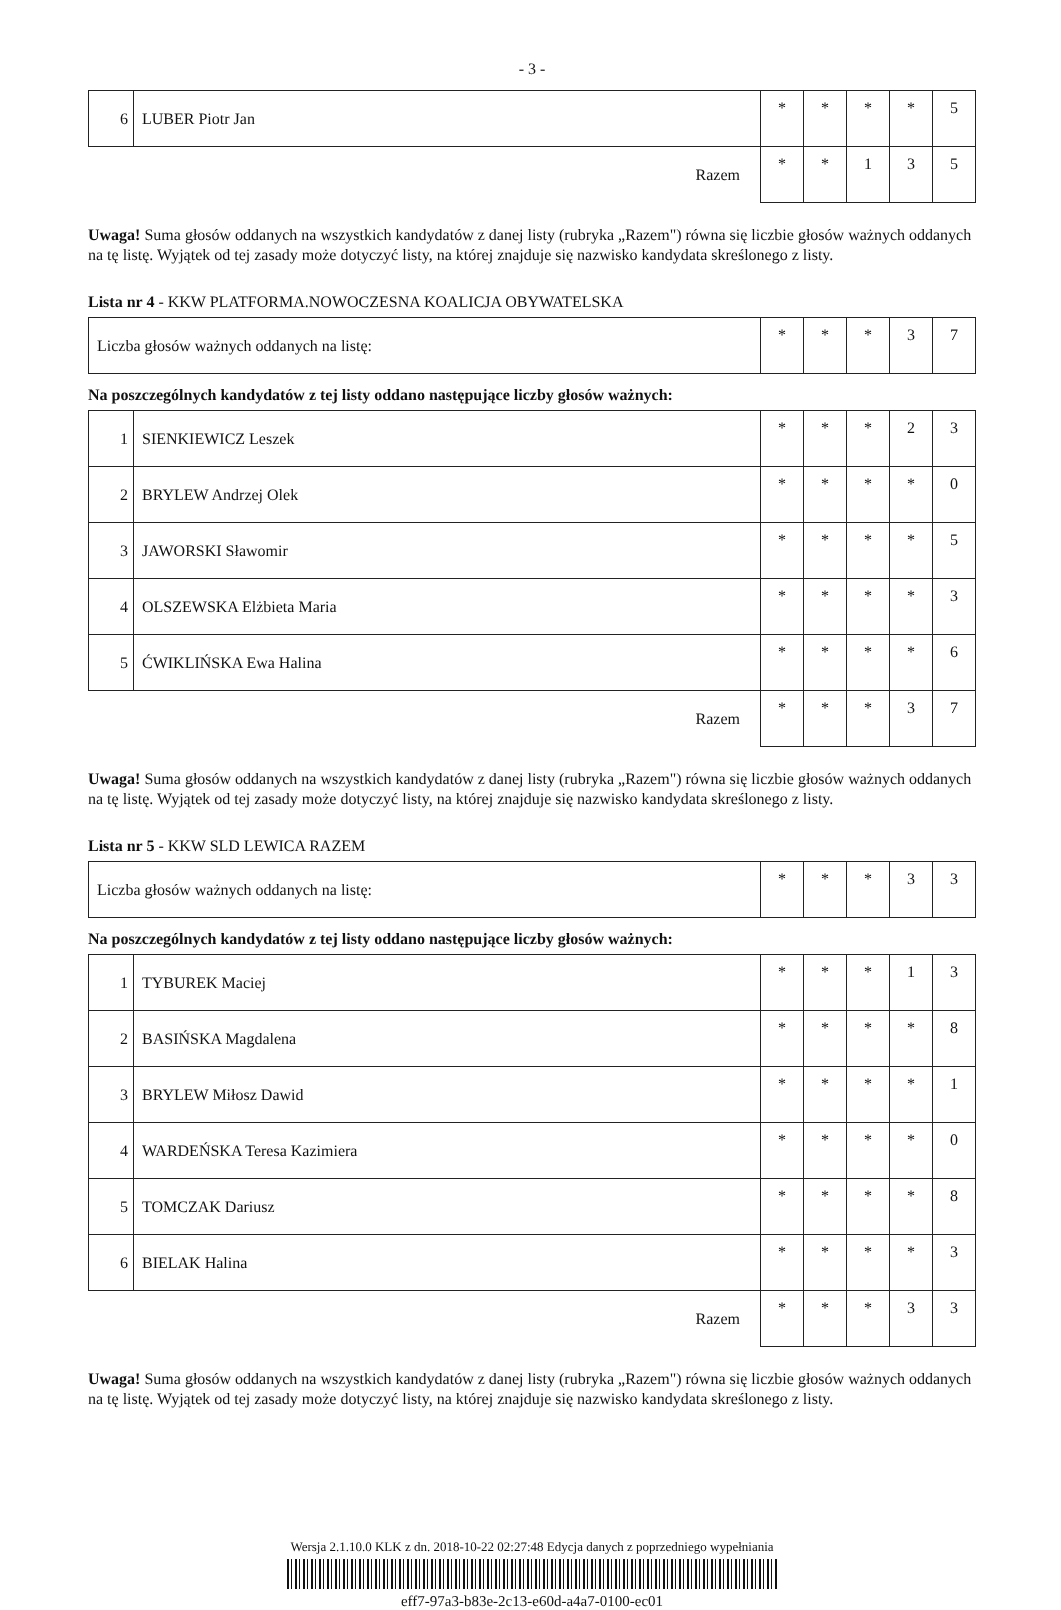- 3 -
| 6 | LUBER Piotr Jan | * | * | * | * | 5 |
| Razem | | * | * | 1 | 3 | 5 |
Uwaga! Suma głosów oddanych na wszystkich kandydatów z danej listy (rubryka „Razem") równa się liczbie głosów ważnych oddanych na tę listę. Wyjątek od tej zasady może dotyczyć listy, na której znajduje się nazwisko kandydata skreślonego z listy.
Lista nr 4 - KKW PLATFORMA.NOWOCZESNA KOALICJA OBYWATELSKA
| Liczba głosów ważnych oddanych na listę: | * | * | * | 3 | 7 |
Na poszczególnych kandydatów z tej listy oddano następujące liczby głosów ważnych:
| 1 | SIENKIEWICZ Leszek | * | * | * | 2 | 3 |
| 2 | BRYLEW Andrzej Olek | * | * | * | * | 0 |
| 3 | JAWORSKI Sławomir | * | * | * | * | 5 |
| 4 | OLSZEWSKA Elżbieta Maria | * | * | * | * | 3 |
| 5 | ĆWIKLIŃSKA Ewa Halina | * | * | * | * | 6 |
| Razem | | * | * | * | 3 | 7 |
Uwaga! Suma głosów oddanych na wszystkich kandydatów z danej listy (rubryka „Razem") równa się liczbie głosów ważnych oddanych na tę listę. Wyjątek od tej zasady może dotyczyć listy, na której znajduje się nazwisko kandydata skreślonego z listy.
Lista nr 5 - KKW SLD LEWICA RAZEM
| Liczba głosów ważnych oddanych na listę: | * | * | * | 3 | 3 |
Na poszczególnych kandydatów z tej listy oddano następujące liczby głosów ważnych:
| 1 | TYBUREK Maciej | * | * | * | 1 | 3 |
| 2 | BASIŃSKA Magdalena | * | * | * | * | 8 |
| 3 | BRYLEW Miłosz Dawid | * | * | * | * | 1 |
| 4 | WARDEŃSKA Teresa Kazimiera | * | * | * | * | 0 |
| 5 | TOMCZAK Dariusz | * | * | * | * | 8 |
| 6 | BIELAK Halina | * | * | * | * | 3 |
| Razem | | * | * | * | 3 | 3 |
Uwaga! Suma głosów oddanych na wszystkich kandydatów z danej listy (rubryka „Razem") równa się liczbie głosów ważnych oddanych na tę listę. Wyjątek od tej zasady może dotyczyć listy, na której znajduje się nazwisko kandydata skreślonego z listy.
Wersja 2.1.10.0 KLK z dn. 2018-10-22 02:27:48 Edycja danych z poprzedniego wypełniania
eff7-97a3-b83e-2c13-e60d-a4a7-0100-ec01